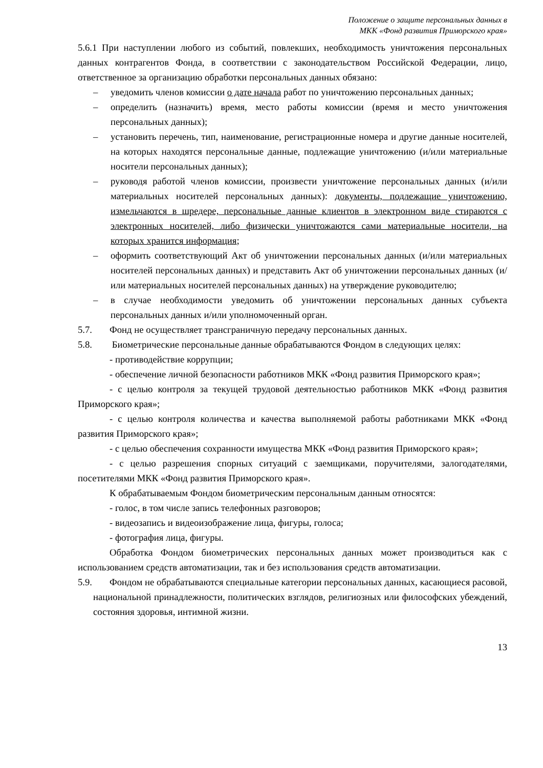Положение о защите персональных данных в
МКК «Фонд развития Приморского края»
5.6.1 При наступлении любого из событий, повлекших, необходимость уничтожения персональных данных контрагентов Фонда, в соответствии с законодательством Российской Федерации, лицо, ответственное за организацию обработки персональных данных обязано:
– уведомить членов комиссии о дате начала работ по уничтожению персональных данных;
– определить (назначить) время, место работы комиссии (время и место уничтожения персональных данных);
– установить перечень, тип, наименование, регистрационные номера и другие данные носителей, на которых находятся персональные данные, подлежащие уничтожению (и/или материальные носители персональных данных);
– руководя работой членов комиссии, произвести уничтожение персональных данных (и/или материальных носителей персональных данных): документы, подлежащие уничтожению, измельчаются в шредере, персональные данные клиентов в электронном виде стираются с электронных носителей, либо физически уничтожаются сами материальные носители, на которых хранится информация;
– оформить соответствующий Акт об уничтожении персональных данных (и/или материальных носителей персональных данных) и представить Акт об уничтожении персональных данных (и/или материальных носителей персональных данных) на утверждение руководителю;
– в случае необходимости уведомить об уничтожении персональных данных субъекта персональных данных и/или уполномоченный орган.
5.7. Фонд не осуществляет трансграничную передачу персональных данных.
5.8. Биометрические персональные данные обрабатываются Фондом в следующих целях:
- противодействие коррупции;
- обеспечение личной безопасности работников МКК «Фонд развития Приморского края»;
- с целью контроля за текущей трудовой деятельностью работников МКК «Фонд развития Приморского края»;
- с целью контроля количества и качества выполняемой работы работниками МКК «Фонд развития Приморского края»;
- с целью обеспечения сохранности имущества МКК «Фонд развития Приморского края»;
- с целью разрешения спорных ситуаций с заемщиками, поручителями, залогодателями, посетителями МКК «Фонд развития Приморского края».
К обрабатываемым Фондом биометрическим персональным данным относятся:
- голос, в том числе запись телефонных разговоров;
- видеозапись и видеоизображение лица, фигуры, голоса;
- фотография лица, фигуры.
Обработка Фондом биометрических персональных данных может производиться как с использованием средств автоматизации, так и без использования средств автоматизации.
5.9. Фондом не обрабатываются специальные категории персональных данных, касающиеся расовой, национальной принадлежности, политических взглядов, религиозных или философских убеждений, состояния здоровья, интимной жизни.
13